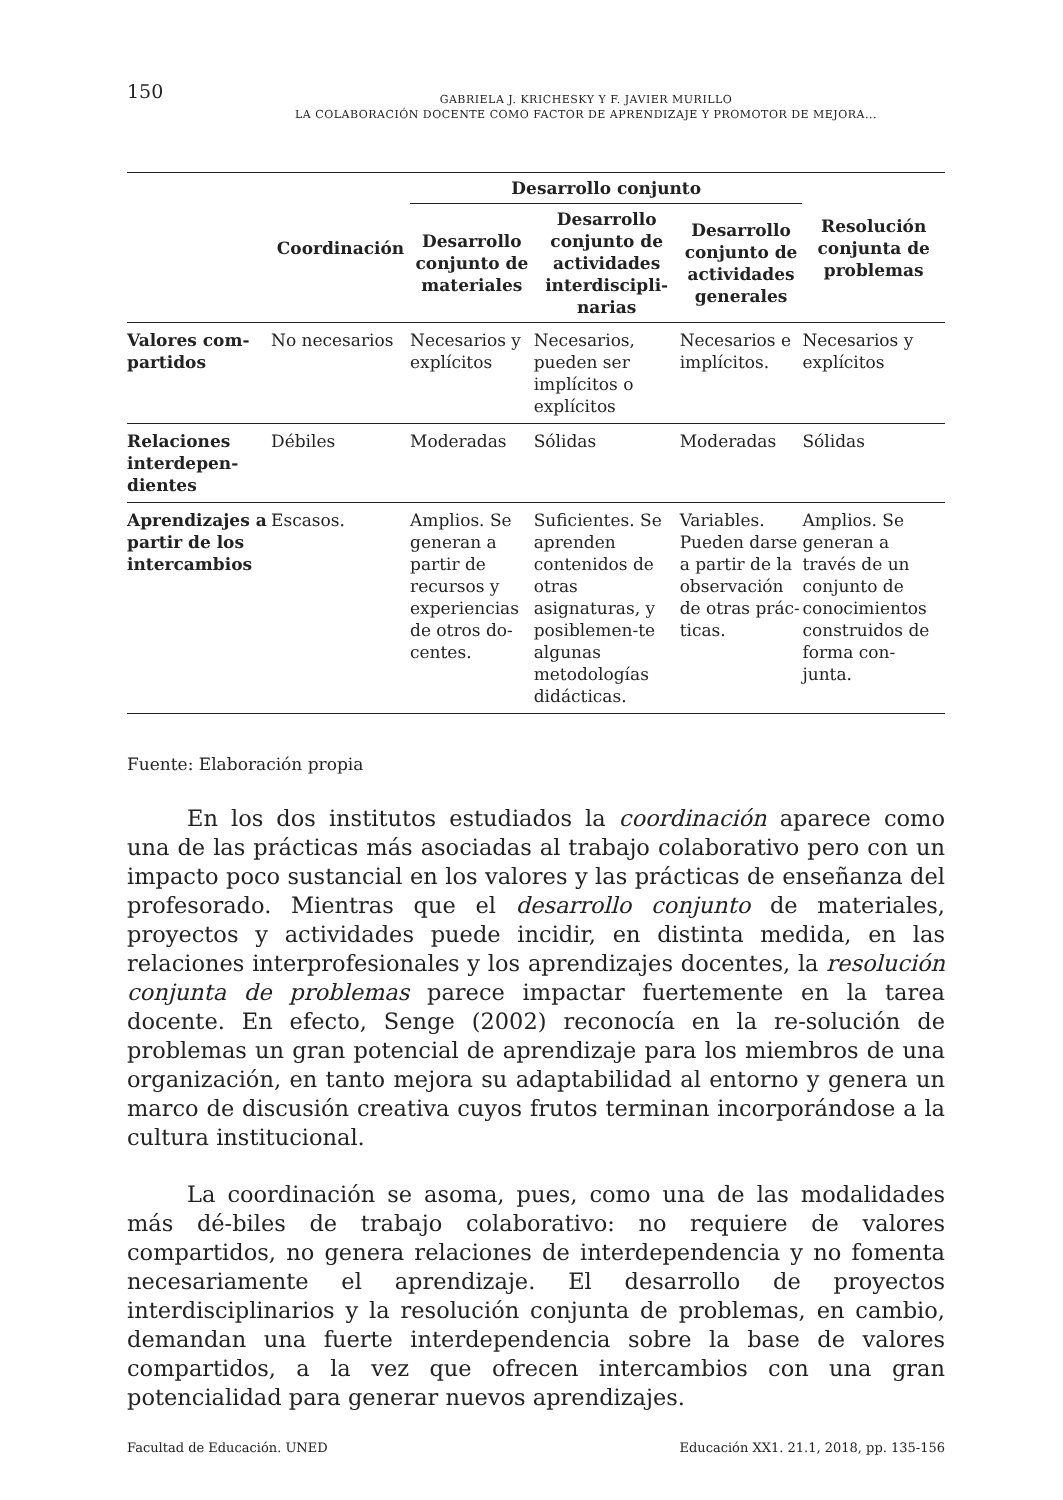150
GABRIELA J. KRICHESKY Y F. JAVIER MURILLO
LA COLABORACIÓN DOCENTE COMO FACTOR DE APRENDIZAJE Y PROMOTOR DE MEJORA...
| | Coordinación | Desarrollo conjunto | | | Resolución conjunta de problemas |
| --- | --- | --- | --- | --- | --- |
| | | Desarrollo conjunto de materiales | Desarrollo conjunto de actividades interdiscipli-narias | Desarrollo conjunto de actividades generales | |
| Valores com-partidos | No necesarios | Necesarios y explícitos | Necesarios, pueden ser implícitos o explícitos | Necesarios e implícitos. | Necesarios y explícitos |
| Relaciones interdepen-dientes | Débiles | Moderadas | Sólidas | Moderadas | Sólidas |
| Aprendizajes a partir de los intercambios | Escasos. | Amplios. Se generan a partir de recursos y experiencias de otros do-centes. | Suficientes. Se aprenden contenidos de otras asignaturas, y posiblemen-te algunas metodologías didácticas. | Variables. Pueden darse a partir de la observación de otras prác-ticas. | Amplios. Se generan a través de un conjunto de conocimientos construidos de forma con-junta. |
Fuente: Elaboración propia
En los dos institutos estudiados la coordinación aparece como una de las prácticas más asociadas al trabajo colaborativo pero con un impacto poco sustancial en los valores y las prácticas de enseñanza del profesorado. Mientras que el desarrollo conjunto de materiales, proyectos y actividades puede incidir, en distinta medida, en las relaciones interprofesionales y los aprendizajes docentes, la resolución conjunta de problemas parece impactar fuertemente en la tarea docente. En efecto, Senge (2002) reconocía en la re-solución de problemas un gran potencial de aprendizaje para los miembros de una organización, en tanto mejora su adaptabilidad al entorno y genera un marco de discusión creativa cuyos frutos terminan incorporándose a la cultura institucional.
La coordinación se asoma, pues, como una de las modalidades más dé-biles de trabajo colaborativo: no requiere de valores compartidos, no genera relaciones de interdependencia y no fomenta necesariamente el aprendizaje. El desarrollo de proyectos interdisciplinarios y la resolución conjunta de problemas, en cambio, demandan una fuerte interdependencia sobre la base de valores compartidos, a la vez que ofrecen intercambios con una gran potencialidad para generar nuevos aprendizajes.
Facultad de Educación. UNED Educación XX1. 21.1, 2018, pp. 135-156